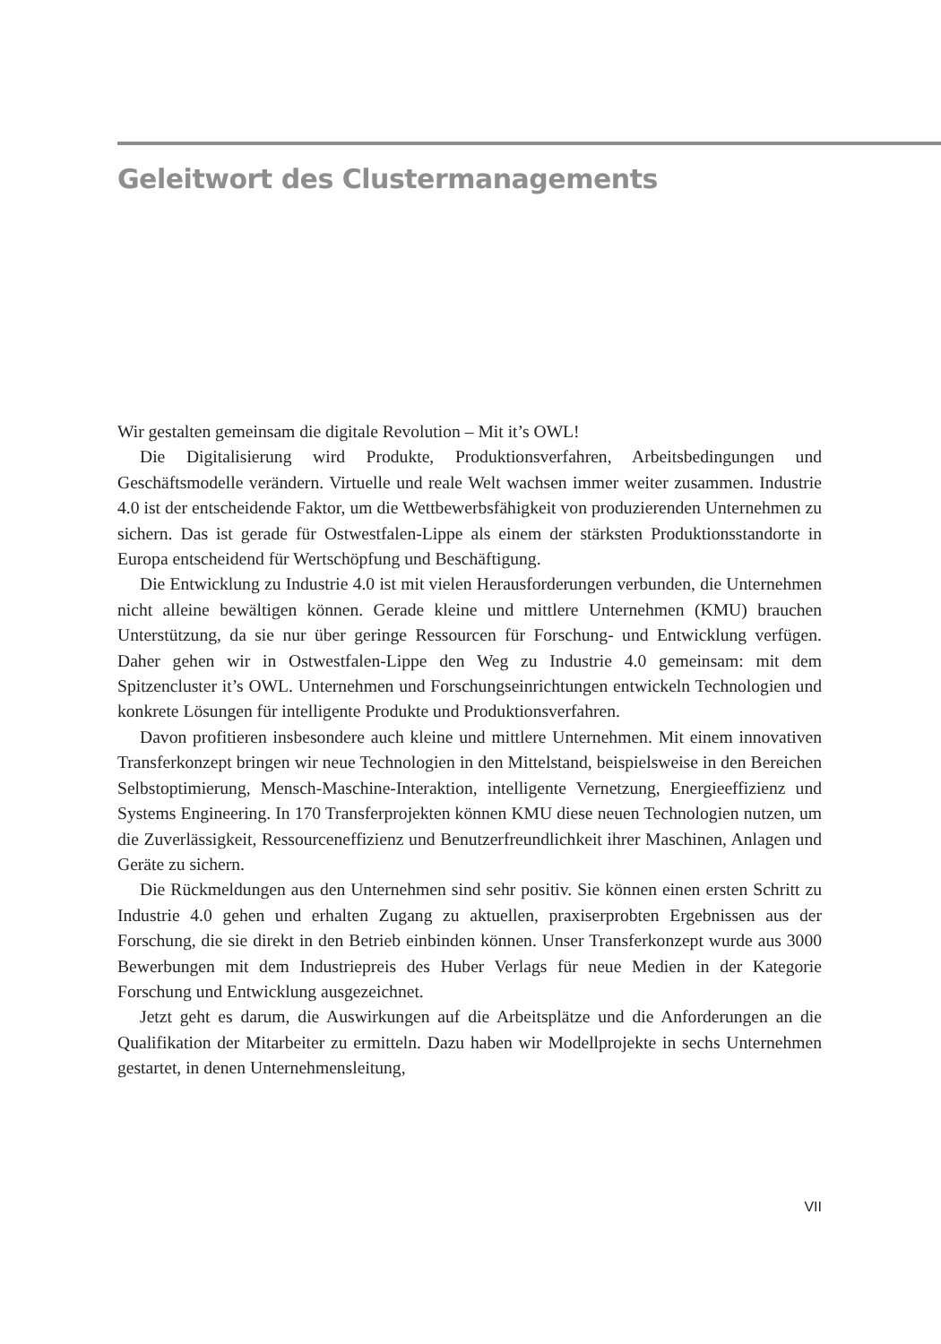Geleitwort des Clustermanagements
Wir gestalten gemeinsam die digitale Revolution – Mit it’s OWL!
Die Digitalisierung wird Produkte, Produktionsverfahren, Arbeitsbedingungen und Geschäftsmodelle verändern. Virtuelle und reale Welt wachsen immer weiter zusammen. Industrie 4.0 ist der entscheidende Faktor, um die Wettbewerbsfähigkeit von produzierenden Unternehmen zu sichern. Das ist gerade für Ostwestfalen-Lippe als einem der stärksten Produktionsstandorte in Europa entscheidend für Wertschöpfung und Beschäftigung.
Die Entwicklung zu Industrie 4.0 ist mit vielen Herausforderungen verbunden, die Unternehmen nicht alleine bewältigen können. Gerade kleine und mittlere Unternehmen (KMU) brauchen Unterstützung, da sie nur über geringe Ressourcen für Forschung- und Entwicklung verfügen. Daher gehen wir in Ostwestfalen-Lippe den Weg zu Industrie 4.0 gemeinsam: mit dem Spitzencluster it’s OWL. Unternehmen und Forschungseinrichtungen entwickeln Technologien und konkrete Lösungen für intelligente Produkte und Produktionsverfahren.
Davon profitieren insbesondere auch kleine und mittlere Unternehmen. Mit einem innovativen Transferkonzept bringen wir neue Technologien in den Mittelstand, beispielsweise in den Bereichen Selbstoptimierung, Mensch-Maschine-Interaktion, intelligente Vernetzung, Energieeffizienz und Systems Engineering. In 170 Transferprojekten können KMU diese neuen Technologien nutzen, um die Zuverlässigkeit, Ressourceneffizienz und Benutzerfreundlichkeit ihrer Maschinen, Anlagen und Geräte zu sichern.
Die Rückmeldungen aus den Unternehmen sind sehr positiv. Sie können einen ersten Schritt zu Industrie 4.0 gehen und erhalten Zugang zu aktuellen, praxiserprobten Ergebnissen aus der Forschung, die sie direkt in den Betrieb einbinden können. Unser Transferkonzept wurde aus 3000 Bewerbungen mit dem Industriepreis des Huber Verlags für neue Medien in der Kategorie Forschung und Entwicklung ausgezeichnet.
Jetzt geht es darum, die Auswirkungen auf die Arbeitsplätze und die Anforderungen an die Qualifikation der Mitarbeiter zu ermitteln. Dazu haben wir Modellprojekte in sechs Unternehmen gestartet, in denen Unternehmensleitung,
VII